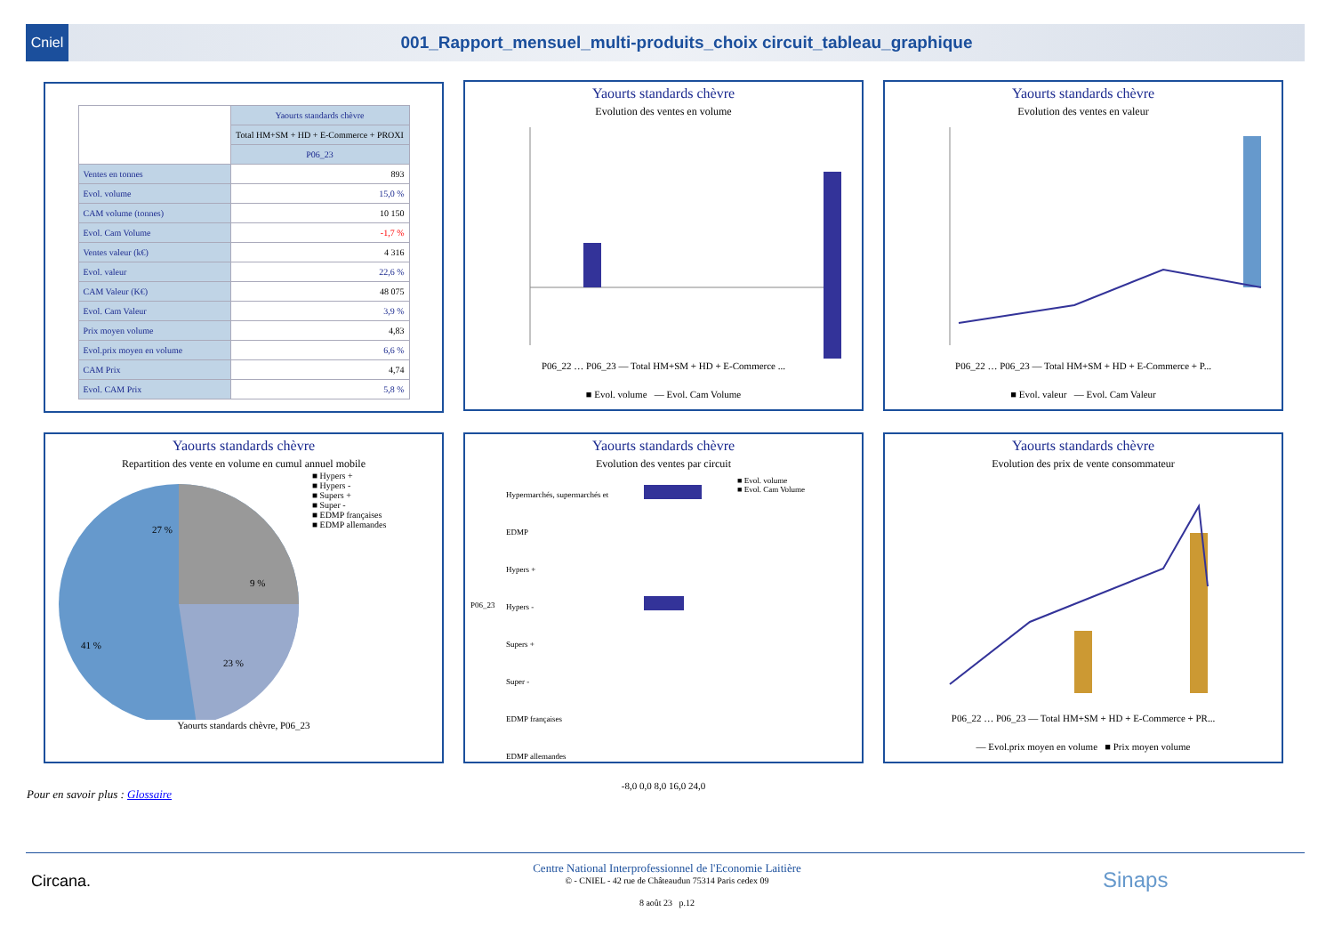Cniel
001_Rapport_mensuel_multi-produits_choix circuit_tableau_graphique
| | Yaourts standards chèvre |
| --- | --- |
| | Total HM+SM + HD + E-Commerce + PROXI |
| | P06_23 |
| Ventes en tonnes | 893 |
| Evol. volume | 15,0 % |
| CAM volume (tonnes) | 10 150 |
| Evol. Cam Volume | -1,7 % |
| Ventes valeur (k€) | 4 316 |
| Evol. valeur | 22,6 % |
| CAM Valeur (K€) | 48 075 |
| Evol. Cam Valeur | 3,9 % |
| Prix moyen volume | 4,83 |
| Evol.prix moyen en volume | 6,6 % |
| CAM Prix | 4,74 |
| Evol. CAM Prix | 5,8 % |
Yaourts standards chèvre
Evolution des ventes en volume
P06_22 … P06_23 — Total HM+SM + HD + E-Commerce ...
■ Evol. volume — Evol. Cam Volume
Yaourts standards chèvre
Evolution des ventes en valeur
P06_22 … P06_23 — Total HM+SM + HD + E-Commerce + P...
■ Evol. valeur — Evol. Cam Valeur
Yaourts standards chèvre
Repartition des vente en volume en cumul annuel mobile
27 %
9 %
41 %
23 %
■ Hypers +
■ Hypers -
■ Supers +
■ Super -
■ EDMP françaises
■ EDMP allemandes
Yaourts standards chèvre, P06_23
Yaourts standards chèvre
Evolution des ventes par circuit
P06_23
Hypermarchés, supermarchés et EDMP
Hypers +
Hypers -
Supers +
Super -
EDMP françaises
EDMP allemandes
■ Evol. volume
■ Evol. Cam Volume
-8,0 0,0 8,0 16,0 24,0
Yaourts standards chèvre
Evolution des prix de vente consommateur
P06_22 … P06_23 — Total HM+SM + HD + E-Commerce + PR...
— Evol.prix moyen en volume ■ Prix moyen volume
Pour en savoir plus : Glossaire
Circana. Sinaps
Centre National Interprofessionnel de l'Economie Laitière
© - CNIEL - 42 rue de Châteaudun 75314 Paris cedex 09
8 août 23 p.12